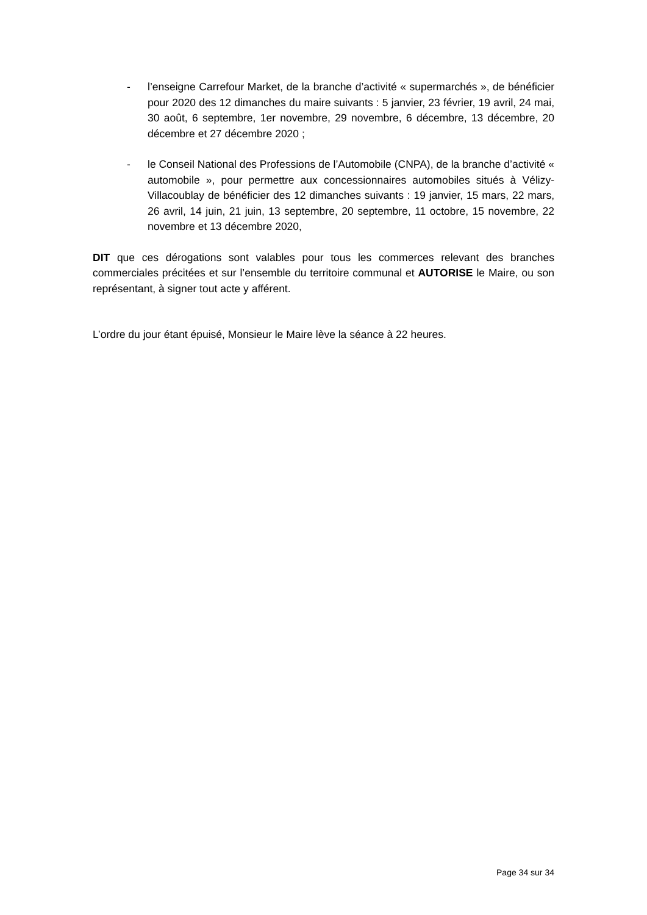- l’enseigne Carrefour Market, de la branche d’activité « supermarchés », de bénéficier pour 2020 des 12 dimanches du maire suivants : 5 janvier, 23 février, 19 avril, 24 mai, 30 août, 6 septembre, 1er novembre, 29 novembre, 6 décembre, 13 décembre, 20 décembre et 27 décembre 2020 ;
- le Conseil National des Professions de l’Automobile (CNPA), de la branche d’activité « automobile », pour permettre aux concessionnaires automobiles situés à Vélizy-Villacoublay de bénéficier des 12 dimanches suivants : 19 janvier, 15 mars, 22 mars, 26 avril, 14 juin, 21 juin, 13 septembre, 20 septembre, 11 octobre, 15 novembre, 22 novembre et 13 décembre 2020,
DIT que ces dérogations sont valables pour tous les commerces relevant des branches commerciales précitées et sur l’ensemble du territoire communal et AUTORISE le Maire, ou son représentant, à signer tout acte y afférent.
L’ordre du jour étant épuisé, Monsieur le Maire lève la séance à 22 heures.
Page 34 sur 34